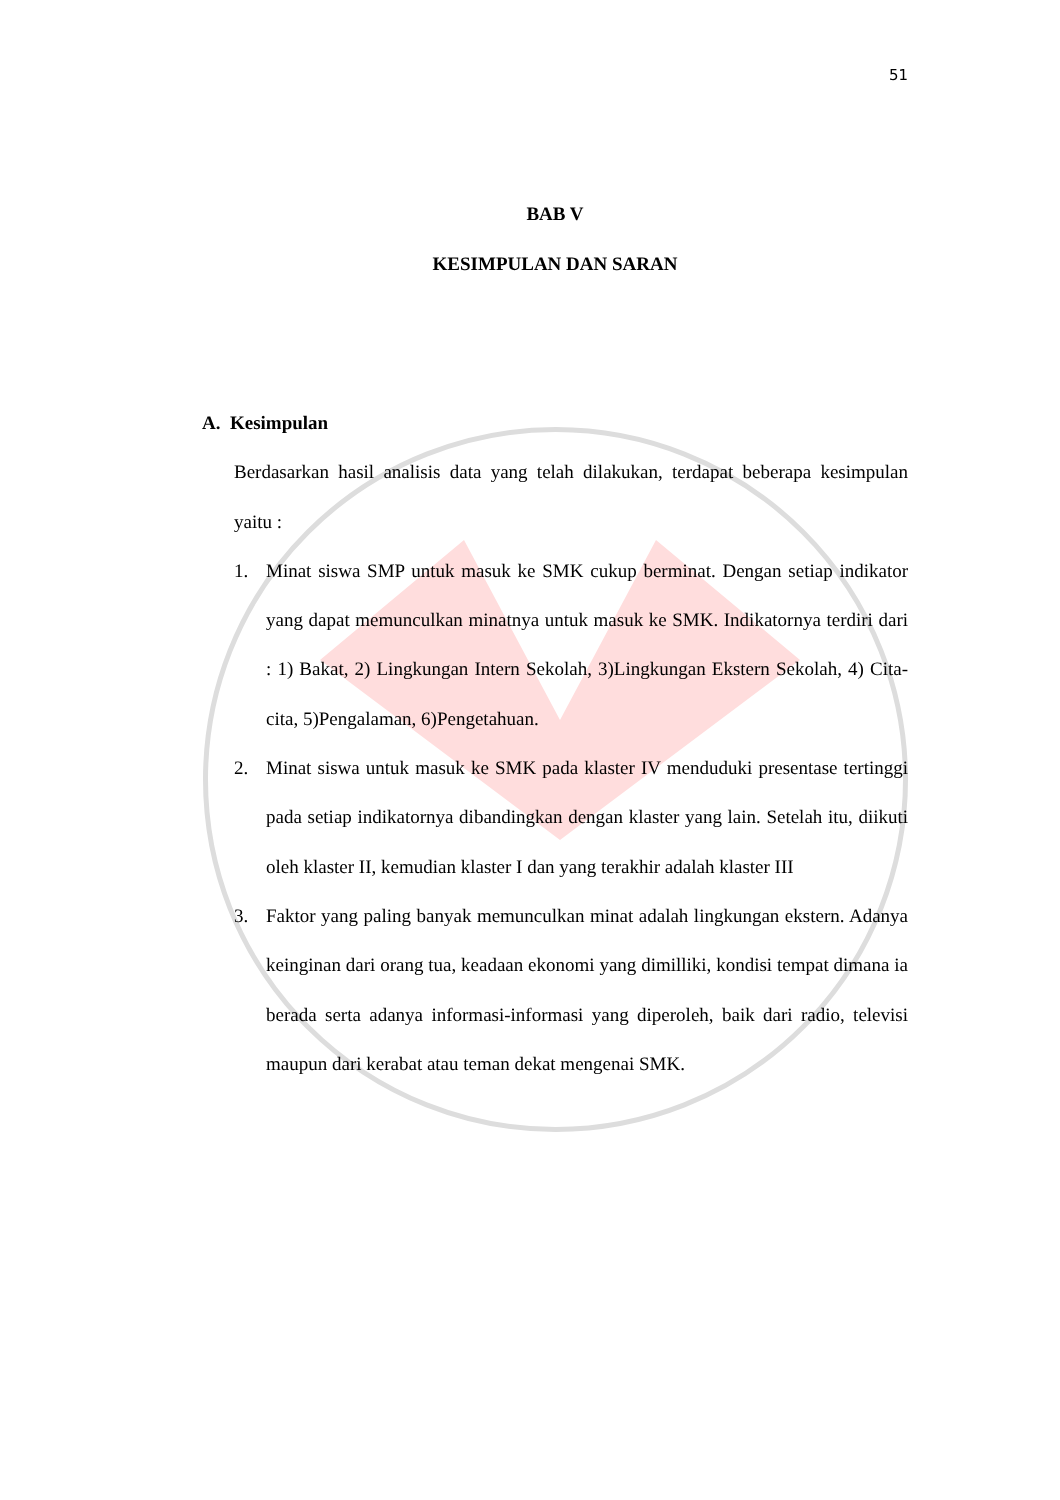51
BAB V
KESIMPULAN DAN SARAN
A. Kesimpulan
Berdasarkan hasil analisis data yang telah dilakukan, terdapat beberapa kesimpulan yaitu :
1. Minat siswa SMP untuk masuk ke SMK cukup berminat. Dengan setiap indikator yang dapat memunculkan minatnya untuk masuk ke SMK. Indikatornya terdiri dari : 1) Bakat, 2) Lingkungan Intern Sekolah, 3)Lingkungan Ekstern Sekolah, 4) Cita-cita, 5)Pengalaman, 6)Pengetahuan.
2. Minat siswa untuk masuk ke SMK pada klaster IV menduduki presentase tertinggi pada setiap indikatornya dibandingkan dengan klaster yang lain. Setelah itu, diikuti oleh klaster II, kemudian klaster I dan yang terakhir adalah klaster III
3. Faktor yang paling banyak memunculkan minat adalah lingkungan ekstern. Adanya keinginan dari orang tua, keadaan ekonomi yang dimilliki, kondisi tempat dimana ia berada serta adanya informasi-informasi yang diperoleh, baik dari radio, televisi maupun dari kerabat atau teman dekat mengenai SMK.